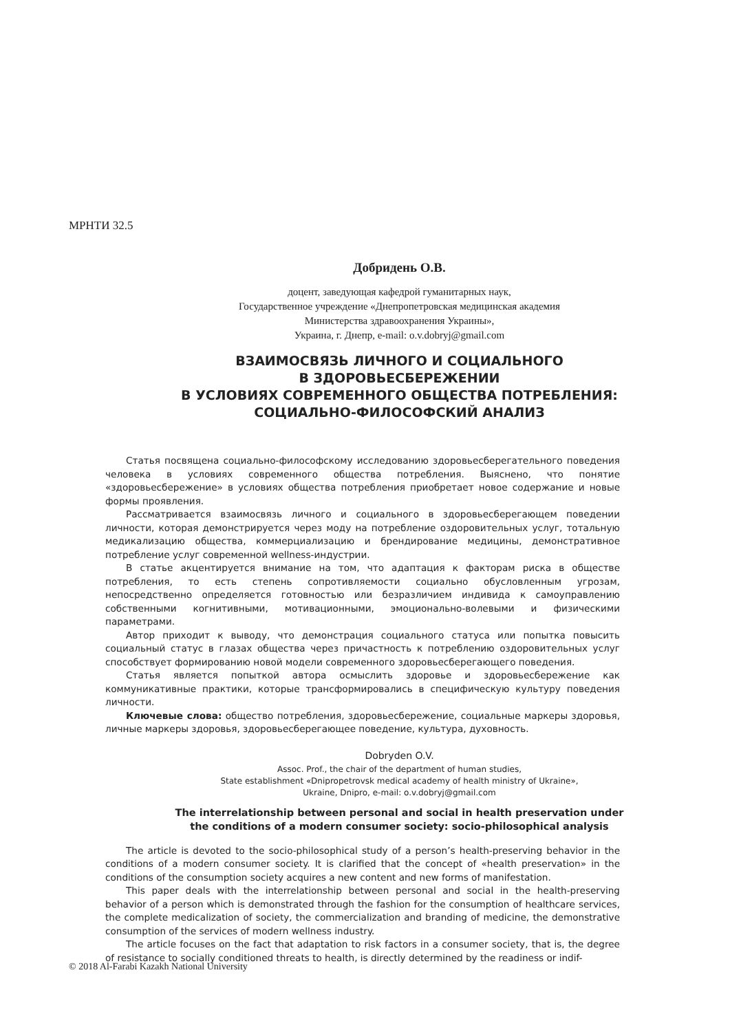МРНТИ 32.5
Добридень О.В.
доцент, заведующая кафедрой гуманитарных наук,
Государственное учреждение «Днепропетровская медицинская академия
Министерства здравоохранения Украины»,
Украина, г. Днепр, e-mail: o.v.dobryj@gmail.com
ВЗАИМОСВЯЗЬ ЛИЧНОГО И СОЦИАЛЬНОГО
В ЗДОРОВЬЕСБЕРЕЖЕНИИ
В УСЛОВИЯХ СОВРЕМЕННОГО ОБЩЕСТВА ПОТРЕБЛЕНИЯ:
СОЦИАЛЬНО-ФИЛОСОФСКИЙ АНАЛИЗ
Статья посвящена социально-философскому исследованию здоровьесберегательного поведения человека в условиях современного общества потребления. Выяснено, что понятие «здоровьесбережение» в условиях общества потребления приобретает новое содержание и новые формы проявления.
Рассматривается взаимосвязь личного и социального в здоровьесберегающем поведении личности, которая демонстрируется через моду на потребление оздоровительных услуг, тотальную медикализацию общества, коммерциализацию и брендирование медицины, демонстративное потребление услуг современной wellness-индустрии.
В статье акцентируется внимание на том, что адаптация к факторам риска в обществе потребления, то есть степень сопротивляемости социально обусловленным угрозам, непосредственно определяется готовностью или безразличием индивида к самоуправлению собственными когнитивными, мотивационными, эмоционально-волевыми и физическими параметрами.
Автор приходит к выводу, что демонстрация социального статуса или попытка повысить социальный статус в глазах общества через причастность к потреблению оздоровительных услуг способствует формированию новой модели современного здоровьесберегающего поведения.
Статья является попыткой автора осмыслить здоровье и здоровьесбережение как коммуникативные практики, которые трансформировались в специфическую культуру поведения личности.
Ключевые слова: общество потребления, здоровьесбережение, социальные маркеры здоровья, личные маркеры здоровья, здоровьесберегающее поведение, культура, духовность.
Dobryden O.V.
Assoc. Prof., the chair of the department of human studies,
State establishment «Dnipropetrovsk medical academy of health ministry of Ukraine»,
Ukraine, Dnipro, e-mail: o.v.dobryj@gmail.com
The interrelationship between personal and social in health preservation under
the conditions of a modern consumer society: socio-philosophical analysis
The article is devoted to the socio-philosophical study of a person’s health-preserving behavior in the conditions of a modern consumer society. It is clarified that the concept of «health preservation» in the conditions of the consumption society acquires a new content and new forms of manifestation.
This paper deals with the interrelationship between personal and social in the health-preserving behavior of a person which is demonstrated through the fashion for the consumption of healthcare services, the complete medicalization of society, the commercialization and branding of medicine, the demonstrative consumption of the services of modern wellness industry.
The article focuses on the fact that adaptation to risk factors in a consumer society, that is, the degree of resistance to socially conditioned threats to health, is directly determined by the readiness or indif-
© 2018 Al-Farabi Kazakh National University